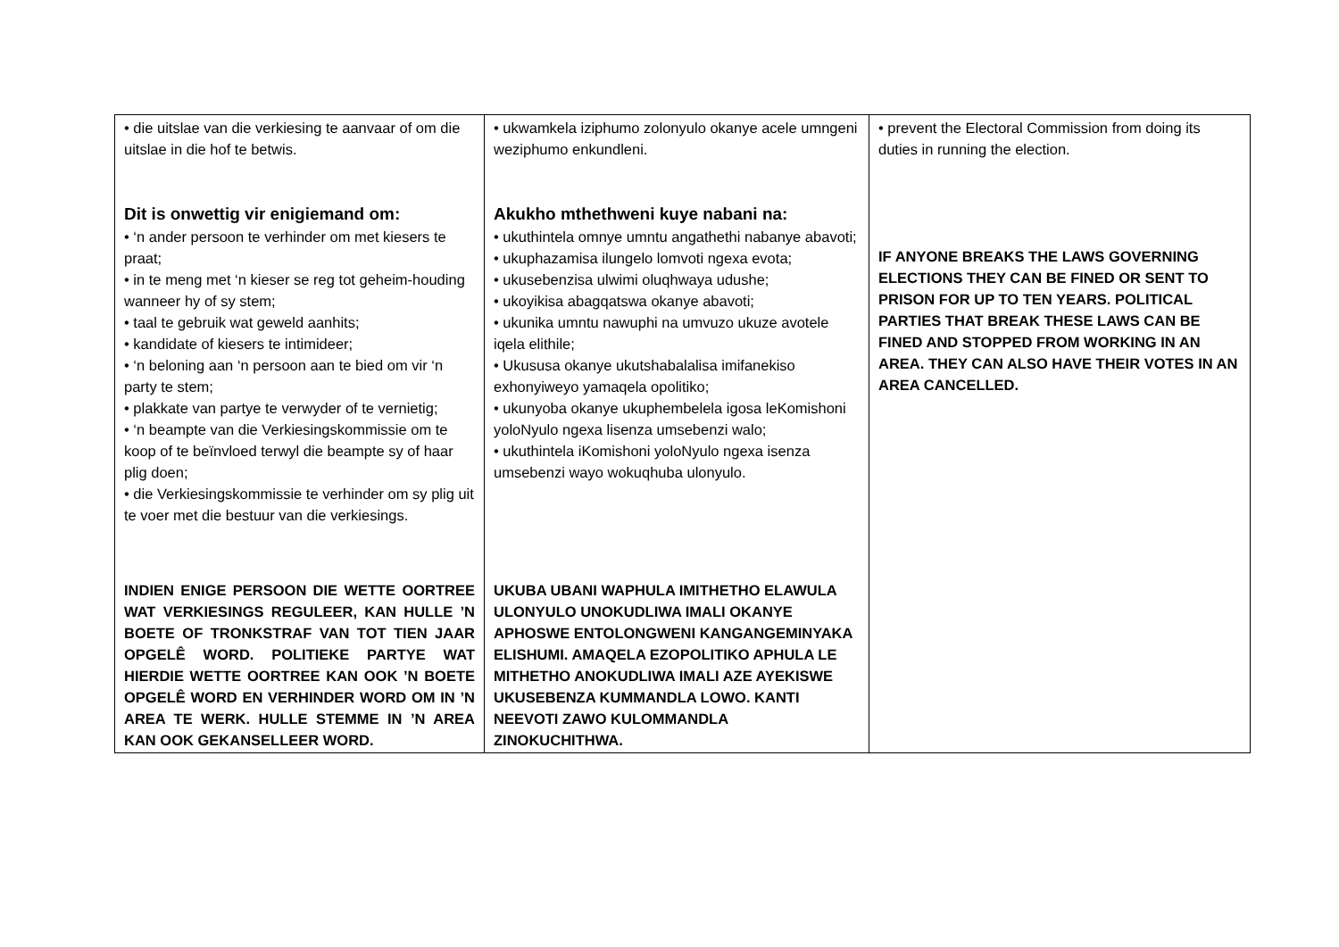| • die uitslae van die verkiesing te aanvaar of om die uitslae in die hof te betwis. Dit is onwettig vir enigiemand om: • ‘n ander persoon te verhinder om met kiesers te praat; • in te meng met ‘n kieser se reg tot geheim-houding wanneer hy of sy stem; • taal te gebruik wat geweld aanhits; • kandidate of kiesers te intimideer; • ‘n beloning aan ‘n persoon aan te bied om vir ‘n party te stem; • plakkate van partye te verwyder of te vernietig; • ‘n beampte van die Verkiesingskommissie om te koop of te beïnvloed terwyl die beampte sy of haar plig doen; • die Verkiesingskommissie te verhinder om sy plig uit te voer met die bestuur van die verkiesings. INDIEN ENIGE PERSOON DIE WETTE OORTREE WAT VERKIESINGS REGULEER, KAN HULLE ’N BOETE OF TRONKSTRAF VAN TOT TIEN JAAR OPGELÊ WORD. POLITIEKE PARTYE WAT HIERDIE WETTE OORTREE KAN OOK ’N BOETE OPGELÊ WORD EN VERHINDER WORD OM IN ’N AREA TE WERK. HULLE STEMME IN ’N AREA KAN OOK GEKANSELLEER WORD. | • ukwamkela iziphumo zolonyulo okanye acele umngeni weziphumo enkundleni. Akukho mthethweni kuye nabani na: • ukuthintela omnye umntu angathethi nabanye abavoti; • ukuphazamisa ilungelo lomvoti ngexa evota; • ukusebenzisa ulwimi oluqhwaya udushe; • ukoyikisa abagqatswa okanye abavoti; • ukunika umntu nawuphi na umvuzo ukuze avotele iqela elithile; • Ukususa okanye ukutshabalalisa imifanekiso exhonyiweyo yamaqela opolitiko; • ukunyoba okanye ukuphembelela igosa leKomishoni yoloNyulo ngexa lisenza umsebenzi walo; • ukuthintela iKomishoni yoloNyulo ngexa isenza umsebenzi wayo wokuqhuba ulonyulo. UKUBA UBANI WAPHULA IMITHETHO ELAWULA ULONYULO UNOKUDLIWA IMALI OKANYE APHOSWE ENTOLONGWENI KANGANGEMINYAKA ELISHUMI. AMAQELA EZOPOLITIKO APHULA LE MITHETHO ANOKUDLIWA IMALI AZE AYEKISWE UKUSEBENZA KUMMANDLA LOWO. KANTI NEEVOTI ZAWO KULOMMANDLA ZINOKUCHITHWA. | • prevent the Electoral Commission from doing its duties in running the election. IF ANYONE BREAKS THE LAWS GOVERNING ELECTIONS THEY CAN BE FINED OR SENT TO PRISON FOR UP TO TEN YEARS. POLITICAL PARTIES THAT BREAK THESE LAWS CAN BE FINED AND STOPPED FROM WORKING IN AN AREA. THEY CAN ALSO HAVE THEIR VOTES IN AN AREA CANCELLED. |